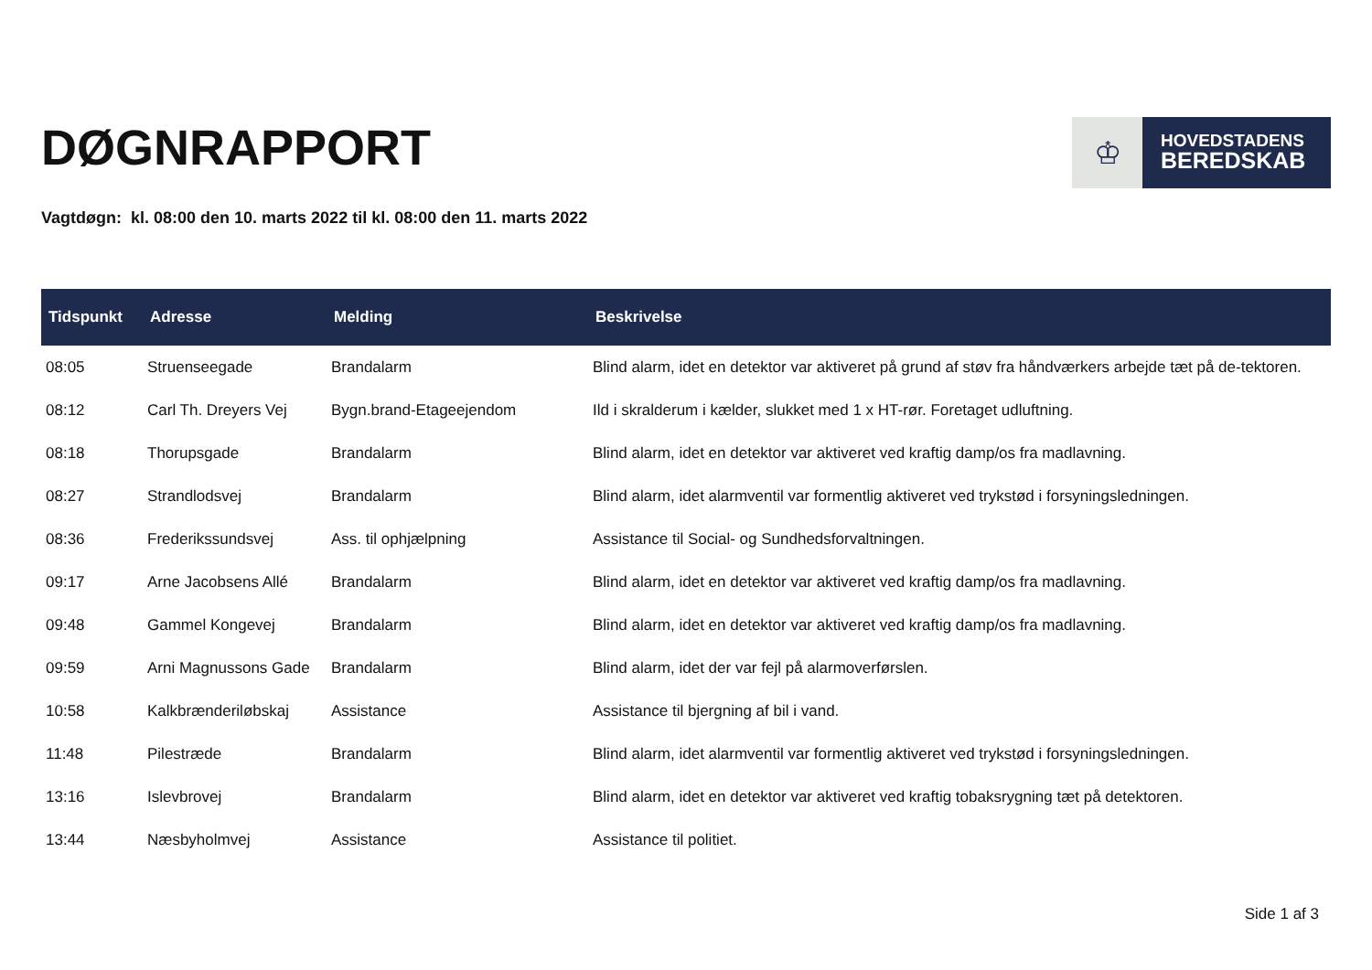DØGNRAPPORT
♔
HOVEDSTADENS
BEREDSKAB
Vagtdøgn: kl. 08:00 den 10. marts 2022 til kl. 08:00 den 11. marts 2022
| Tidspunkt | Adresse | Melding | Beskrivelse |
| --- | --- | --- | --- |
| 08:05 | Struenseegade | Brandalarm | Blind alarm, idet en detektor var aktiveret på grund af støv fra håndværkers arbejde tæt på de-tektoren. |
| 08:12 | Carl Th. Dreyers Vej | Bygn.brand-Etageejendom | Ild i skralderum i kælder, slukket med 1 x HT-rør. Foretaget udluftning. |
| 08:18 | Thorupsgade | Brandalarm | Blind alarm, idet en detektor var aktiveret ved kraftig damp/os fra madlavning. |
| 08:27 | Strandlodsvej | Brandalarm | Blind alarm, idet alarmventil var formentlig aktiveret ved trykstød i forsyningsledningen. |
| 08:36 | Frederikssundsvej | Ass. til ophjælpning | Assistance til Social- og Sundhedsforvaltningen. |
| 09:17 | Arne Jacobsens Allé | Brandalarm | Blind alarm, idet en detektor var aktiveret ved kraftig damp/os fra madlavning. |
| 09:48 | Gammel Kongevej | Brandalarm | Blind alarm, idet en detektor var aktiveret ved kraftig damp/os fra madlavning. |
| 09:59 | Arni Magnussons Gade | Brandalarm | Blind alarm, idet der var fejl på alarmoverførslen. |
| 10:58 | Kalkbrænderiløbskaj | Assistance | Assistance til bjergning af bil i vand. |
| 11:48 | Pilestræde | Brandalarm | Blind alarm, idet alarmventil var formentlig aktiveret ved trykstød i forsyningsledningen. |
| 13:16 | Islevbrovej | Brandalarm | Blind alarm, idet en detektor var aktiveret ved kraftig tobaksrygning tæt på detektoren. |
| 13:44 | Næsbyholmvej | Assistance | Assistance til politiet. |
Side 1 af 3